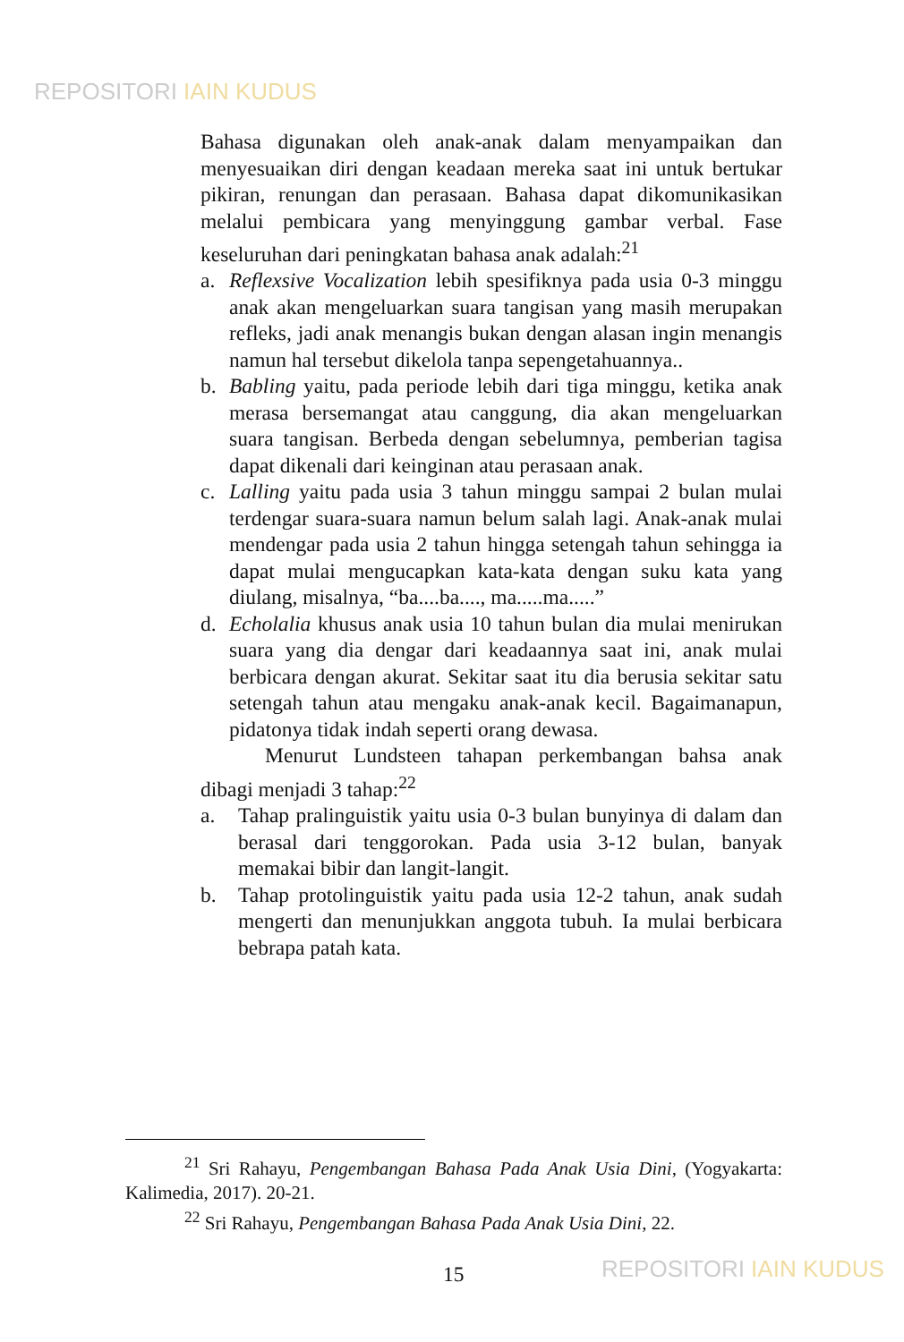REPOSITORI IAIN KUDUS
Bahasa digunakan oleh anak-anak dalam menyampaikan dan menyesuaikan diri dengan keadaan mereka saat ini untuk bertukar pikiran, renungan dan perasaan. Bahasa dapat dikomunikasikan melalui pembicara yang menyinggung gambar verbal. Fase keseluruhan dari peningkatan bahasa anak adalah:<sup>21</sup>
a. Reflexsive Vocalization lebih spesifiknya pada usia 0-3 minggu anak akan mengeluarkan suara tangisan yang masih merupakan refleks, jadi anak menangis bukan dengan alasan ingin menangis namun hal tersebut dikelola tanpa sepengetahuannya..
b. Babling yaitu, pada periode lebih dari tiga minggu, ketika anak merasa bersemangat atau canggung, dia akan mengeluarkan suara tangisan. Berbeda dengan sebelumnya, pemberian tagisa dapat dikenali dari keinginan atau perasaan anak.
c. Lalling yaitu pada usia 3 tahun minggu sampai 2 bulan mulai terdengar suara-suara namun belum salah lagi. Anak-anak mulai mendengar pada usia 2 tahun hingga setengah tahun sehingga ia dapat mulai mengucapkan kata-kata dengan suku kata yang diulang, misalnya, “ba....ba...., ma.....ma.....”
d. Echolalia khusus anak usia 10 tahun bulan dia mulai menirukan suara yang dia dengar dari keadaannya saat ini, anak mulai berbicara dengan akurat. Sekitar saat itu dia berusia sekitar satu setengah tahun atau mengaku anak-anak kecil. Bagaimanapun, pidatonya tidak indah seperti orang dewasa.
Menurut Lundsteen tahapan perkembangan bahsa anak dibagi menjadi 3 tahap:<sup>22</sup>
a. Tahap pralinguistik yaitu usia 0-3 bulan bunyinya di dalam dan berasal dari tenggorokan. Pada usia 3-12 bulan, banyak memakai bibir dan langit-langit.
b. Tahap protolinguistik yaitu pada usia 12-2 tahun, anak sudah mengerti dan menunjukkan anggota tubuh. Ia mulai berbicara bebrapa patah kata.
<sup>21</sup> Sri Rahayu, Pengembangan Bahasa Pada Anak Usia Dini, (Yogyakarta: Kalimedia, 2017). 20-21.
<sup>22</sup> Sri Rahayu, Pengembangan Bahasa Pada Anak Usia Dini, 22.
15 REPOSITORI IAIN KUDUS